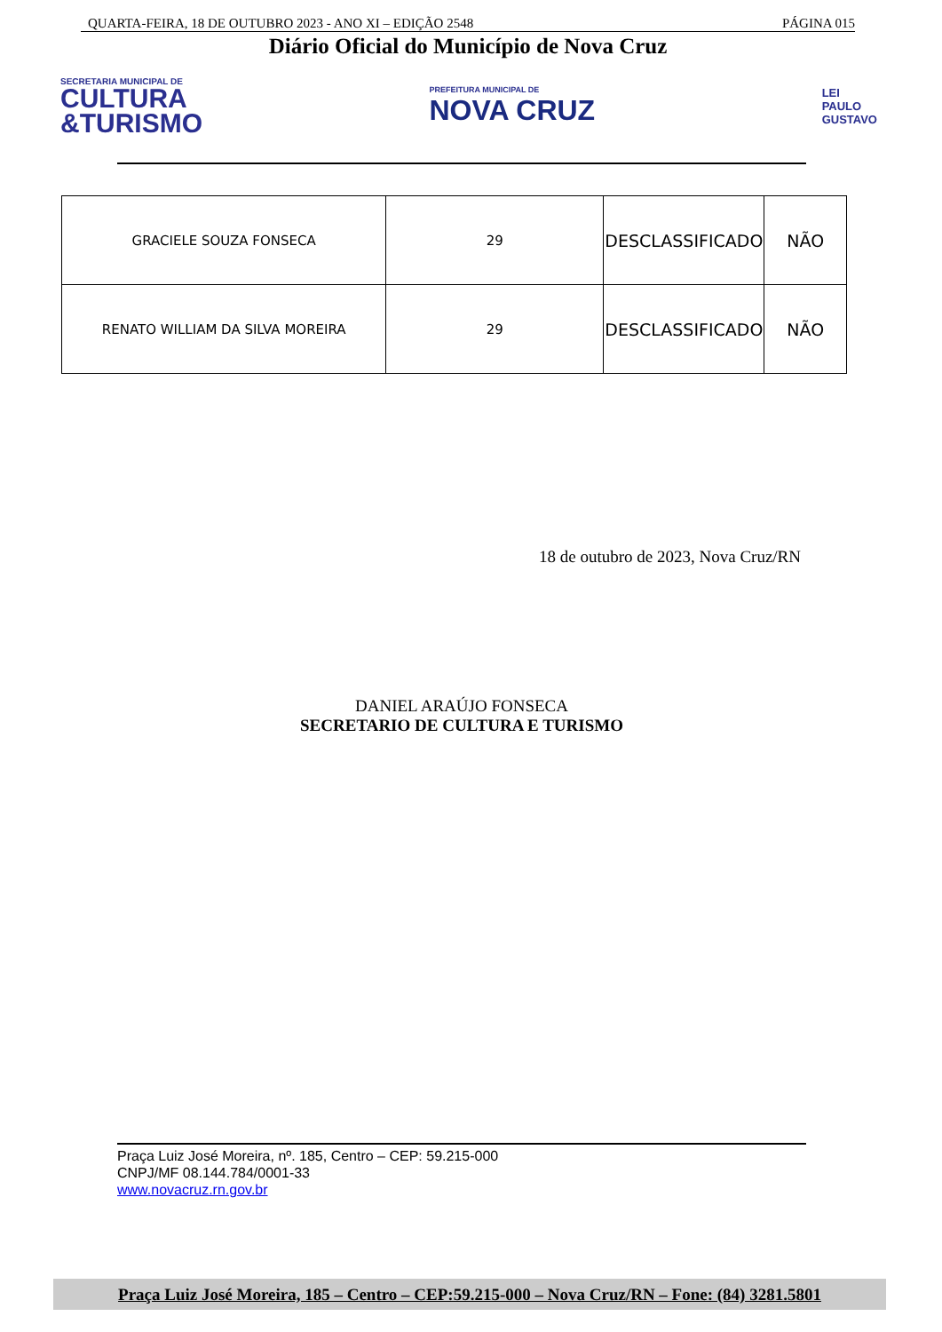QUARTA-FEIRA, 18 DE OUTUBRO 2023 - ANO XI – EDIÇÃO 2548 PÁGINA 015
Diário Oficial do Município de Nova Cruz
SECRETARIA MUNICIPAL DE
CULTURA
&TURISMO
PREFEITURA MUNICIPAL DE
NOVA CRUZ
LEI
PAULO
GUSTAVO
| GRACIELE SOUZA FONSECA | 29 | DESCLASSIFICADO | NÃO |
| RENATO WILLIAM DA SILVA MOREIRA | 29 | DESCLASSIFICADO | NÃO |
18 de outubro de 2023, Nova Cruz/RN
DANIEL ARAÚJO FONSECA
SECRETARIO DE CULTURA E TURISMO
Praça Luiz José Moreira, nº. 185, Centro – CEP: 59.215-000
CNPJ/MF 08.144.784/0001-33
www.novacruz.rn.gov.br
Praça Luiz José Moreira, 185 – Centro – CEP:59.215-000 – Nova Cruz/RN – Fone: (84) 3281.5801